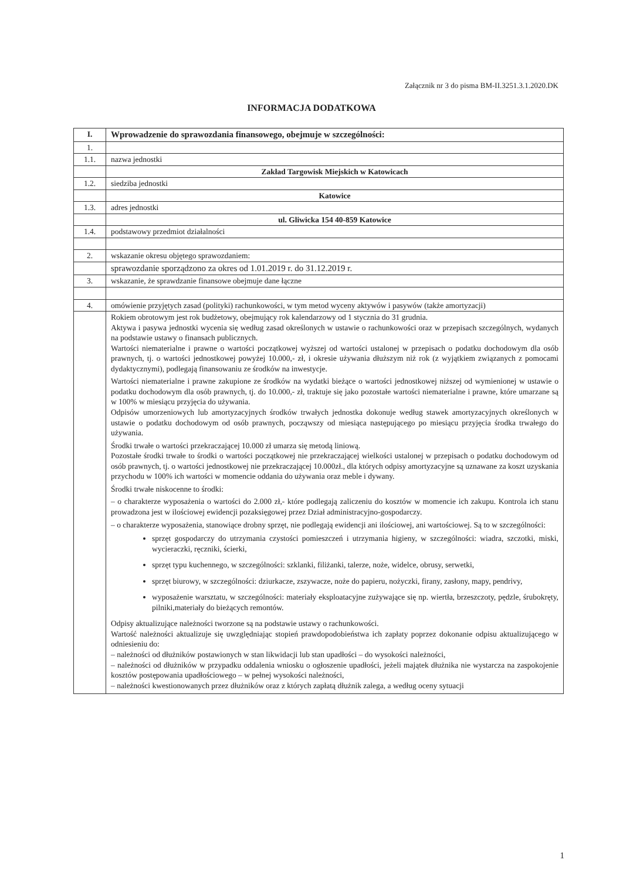Załącznik nr 3 do pisma BM-II.3251.3.1.2020.DK
INFORMACJA DODATKOWA
| I. | Wprowadzenie do sprawozdania finansowego, obejmuje w szczególności: |
| 1. | |
| 1.1. | nazwa jednostki |
| | Zakład Targowisk Miejskich w Katowicach |
| 1.2. | siedziba jednostki |
| | Katowice |
| 1.3. | adres jednostki |
| | ul. Gliwicka 154 40-859 Katowice |
| 1.4. | podstawowy przedmiot działalności |
| 2. | wskazanie okresu objętego sprawozdaniem: |
| | sprawozdanie sporządzono za okres od 1.01.2019 r. do 31.12.2019 r. |
| 3. | wskazanie, że sprawdzanie finansowe obejmuje dane łączne |
| 4. | omówienie przyjętych zasad (polityki) rachunkowości, w tym metod wyceny aktywów i pasywów (także amortyzacji) |
| | Rokiem obrotowym jest rok budżetowy, obejmujący rok kalendarzowy od 1 stycznia do 31 grudnia. Aktywa i pasywa jednostki wycenia się według zasad określonych w ustawie o rachunkowości oraz w przepisach szczególnych, wydanych na podstawie ustawy o finansach publicznych. Wartości niematerialne i prawne o wartości początkowej wyższej od wartości ustalonej w przepisach o podatku dochodowym dla osób prawnych, tj. o wartości jednostkowej powyżej 10.000,- zł, i okresie używania dłuższym niż rok (z wyjątkiem związanych z pomocami dydaktycznymi), podlegają finansowaniu ze środków na inwestycje. Wartości niematerialne i prawne zakupione ze środków na wydatki bieżące o wartości jednostkowej niższej od wymienionej w ustawie o podatku dochodowym dla osób prawnych, tj. do 10.000,- zł, traktuje się jako pozostałe wartości niematerialne i prawne, które umarzane są w 100% w miesiącu przyjęcia do używania. Odpisów umorzeniowych lub amortyzacyjnych środków trwałych jednostka dokonuje według stawek amortyzacyjnych określonych w ustawie o podatku dochodowym od osób prawnych, począwszy od miesiąca następującego po miesiącu przyjęcia środka trwałego do używania. Środki trwałe o wartości przekraczającej 10.000 zł umarza się metodą liniową. Pozostałe środki trwałe to środki o wartości początkowej nie przekraczającej wielkości ustalonej w przepisach o podatku dochodowym od osób prawnych, tj. o wartości jednostkowej nie przekraczającej 10.000zł., dla których odpisy amortyzacyjne są uznawane za koszt uzyskania przychodu w 100% ich wartości w momencie oddania do używania oraz meble i dywany. Środki trwałe niskocenne to środki: – o charakterze wyposażenia o wartości do 2.000 zł,- które podlegają zaliczeniu do kosztów w momencie ich zakupu. Kontrola ich stanu prowadzona jest w ilościowej ewidencji pozaksięgowej przez Dział administracyjno-gospodarczy. – o charakterze wyposażenia, stanowiące drobny sprzęt, nie podlegają ewidencji ani ilościowej, ani wartościowej. Są to w szczególności: sprzęt gospodarczy do utrzymania czystości pomieszczeń i utrzymania higieny, w szczególności: wiadra, szczotki, miski, wycieraczki, ręczniki, ścierki, sprzęt typu kuchennego, w szczególności: szklanki, filiżanki, talerze, noże, widelce, obrusy, serwetki, sprzęt biurowy, w szczególności: dziurkacze, zszywacze, noże do papieru, nożyczki, firany, zasłony, mapy, pendrivy, wyposażenie warsztatu, w szczególności: materiały eksploatacyjne zużywające się np. wiertła, brzeszczoty, pędzle, śrubokręty, pilniki,materiały do bieżących remontów. Odpisy aktualizujące należności tworzone są na podstawie ustawy o rachunkowości. Wartość należności aktualizuje się uwzględniając stopień prawdopodobieństwa ich zapłaty poprzez dokonanie odpisu aktualizującego w odniesieniu do: – należności od dłużników postawionych w stan likwidacji lub stan upadłości – do wysokości należności, – należności od dłużników w przypadku oddalenia wniosku o ogłoszenie upadłości, jeżeli majątek dłużnika nie wystarcza na zaspokojenie kosztów postępowania upadłościowego – w pełnej wysokości należności, – należności kwestionowanych przez dłużników oraz z których zapłatą dłużnik zalega, a według oceny sytuacji |
1